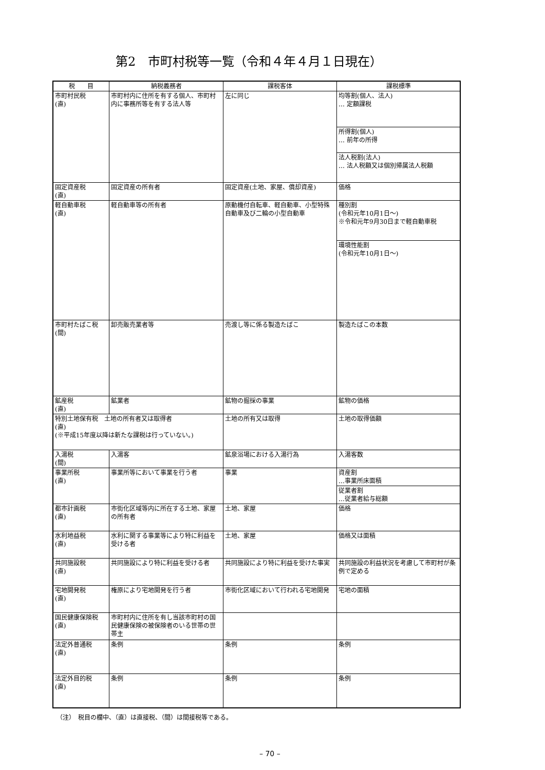第2　市町村税等一覧（令和４年４月１日現在）
| 税 目 | 納税義務者 | 課税客体 | 課税標準 |
| --- | --- | --- | --- |
| 市町村民税 (直) | 市町村内に住所を有する個人、市町村内に事務所等を有する法人等 | 左に同じ | 均等割(個人、法人) … 定額課税 |
| | | | 所得割(個人) … 前年の所得 |
| | | | 法人税割(法人) … 法人税額又は個別帰属法人税額 |
| 固定資産税 (直) | 固定資産の所有者 | 固定資産(土地、家屋、償却資産) | 価格 |
| 軽自動車税 (直) | 軽自動車等の所有者 | 原動機付自転車、軽自動車、小型特殊自動車及び二輪の小型自動車 | 種別割 (令和元年10月1日～) ※令和元年9月30日まで軽自動車税 |
| | | | 環境性能割 (令和元年10月1日～) |
| 市町村たばこ税 (間) | 卸売販売業者等 | 売渡し等に係る製造たばこ | 製造たばこの本数 |
| 鉱産税 (直) | 鉱業者 | 鉱物の掘採の事業 | 鉱物の価格 |
| 特別土地保有税 土地の所有者又は取得者 (直) (※平成15年度以降は新たな課税は行っていない。) | | 土地の所有又は取得 | 土地の取得価額 |
| 入湯税 (間) | 入湯客 | 鉱泉浴場における入湯行為 | 入湯客数 |
| 事業所税 (直) | 事業所等において事業を行う者 | 事業 | 資産割 …事業所床面積 |
| | | | 従業者割 …従業者給与総額 |
| 都市計画税 (直) | 市街化区域等内に所在する土地、家屋の所有者 | 土地、家屋 | 価格 |
| 水利地益税 (直) | 水利に関する事業等により特に利益を受ける者 | 土地、家屋 | 価格又は面積 |
| 共同施設税 (直) | 共同施設により特に利益を受ける者 | 共同施設により特に利益を受けた事実 | 共同施設の利益状況を考慮して市町村が条例で定める |
| 宅地開発税 (直) | 権原により宅地開発を行う者 | 市街化区域において行われる宅地開発 | 宅地の面積 |
| 国民健康保険税 (直) | 市町村内に住所を有し当該市町村の国民健康保険の被保険者のいる世帯の世帯主 | | |
| 法定外普通税 (直) | 条例 | 条例 | 条例 |
| 法定外目的税 (直) | 条例 | 条例 | 条例 |
（注）　税目の欄中、（直）は直接税、（間）は間接税等である。
– 70 –